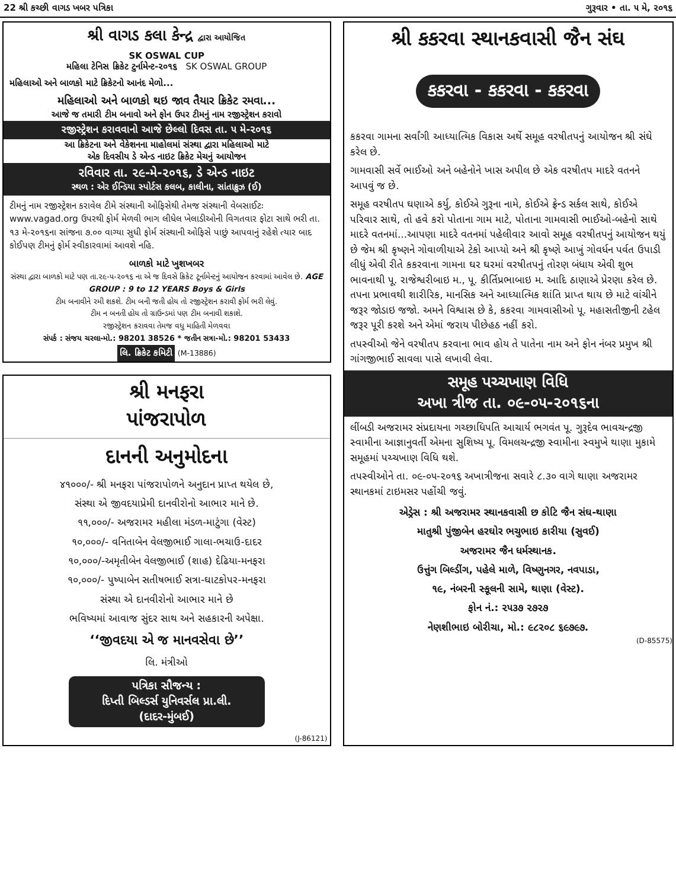22 શ્રી કચ્છી વાગડ ખબર પત્રિકા ગુરૂવાર • તા. ૫ મે, ૨૦૧૬
શ્રી વાગડ કલા કેન્દ્ર દ્વારા આયોજિત
SK OSWAL CUP
મહિલા ટેનિસ ક્રિકેટ ટુર્નામેન્ટ-૨૦૧૬ SK OSWAL GROUP
મહિલાઓ અને બાળકો માટે ક્રિકેટનો આનંદ મેળો...
મહિલાઓ અને બાળકો થઇ જાવ તૈયાર ક્રિકેટ રમવા...
આજે જ તમારી ટીમ બનાવો અને ફોન ઉપર ટીમનું નામ રજીસ્ટ્રેશન કરાવો
રજીસ્ટ્રેશન કરાવવાનો આજે છેલ્લો દિવસ તા. ૫ મે-૨૦૧૬
આ ક્રિકેટના અને વેકેશનના માહોલમાં સંસ્થા દ્વારા મહિલાઓ માટે
એક દિવસીય ડે એન્ડ નાઇટ ક્રિકેટ મેચનું આયોજન
રવિવાર તા. ૨૯-મે-૨૦૧૬, ડે એન્ડ નાઇટ
સ્થળ : એર ઈન્ડિયા સ્પોર્ટસ કલબ, કાલીના, સાંતાક્રુઝ (ઈ)
ટીમનું નામ રજીસ્ટ્રેશન કરાવેલ ટીમે સંસ્થાની ઓફિસેથી તેમજ સંસ્થાની વેબસાઈટઃ www.vagad.org ઉપરથી ફોર્મ મેળવી ભાગ લીધેલ ખેલાડીઓની વિગતવાર ફોટા સાથે ભરી તા. ૧૩ મે-૨૦૧૬ના સાંજના ૭.૦૦ વાગ્યા સુધી ફોર્મ સંસ્થાની ઓફિસે પાછું આપવાનું રહેશે ત્યાર બાદ કોઈપણ ટીમનું ફોર્મ સ્વીકારવામાં આવશે નહિ.
બાળકો માટે ખુશખબર
સંસ્થા દ્વારા બાળકો માટે પણ તા.૨૯-૫-૨૦૧૬ ના એ જ દિવસે ક્રિકેટ ટૂર્નામેન્ટનું આયોજન કરવામાં આવેલ છે. AGE GROUP : 9 to 12 YEARS Boys & Girls
ટીમ બનાવીને રમી શકશે. ટીમ બની જતી હોય તો રજીસ્ટ્રેશન કરાવી ફોર્મ ભરી લેવું.
ટીમ ન બનતી હોય તો ગ્રાઉન્ડમાં પણ ટીમ બનાવી શકાશે.
રજીસ્ટ્રેશન કરાવવા તેમજ વધુ માહિતી મેળવવા
સંપર્ક : સંજય ચરલા-મો.: 98201 38526 * જતીન સત્રા-મો.: 98201 53433
લિ. ક્રિકેટ કમિટી (M-13886)
શ્રી મનફરા
પાંજરાપોળ
દાનની અનુમોદના
૪૧૦૦૦/- શ્રી મનફરા પાંજરાપોળને અનુદાન પ્રાપ્ત થયેલ છે,
સંસ્થા એ જીવદયાપ્રેમી દાનવીરોનો આભાર માને છે.
૧૧,૦૦૦/- અજરામર મહીલા મંડળ-માટુંગા (વેસ્ટ)
૧૦,૦૦૦/- વનિતાબેન વેલજીભાઈ ગાલા-ભચાઉ-દાદર
૧૦,૦૦૦/-અમૃતીબેન વેલજીભાઈ (શાહ) દેઢિયા-મનફરા
૧૦,૦૦૦/- પુષ્પાબેન સતીષભાઈ સત્રા-ઘાટકોપર-મનફરા
સંસ્થા એ દાનવીરોનો આભાર માને છે
ભવિષ્યમાં આવાજ સુંદર સાથ અને સહકારની અપેક્ષા.
‘‘જીવદયા એ જ માનવસેવા છે’’
લિ. મંત્રીઓ
પત્રિકા સૌજન્ય :
દિપ્તી બિલ્ડર્સ યુનિવર્સલ પ્રા.લી.
(દાદર-મુંબઈ)
(J-86121)
શ્રી કકરવા સ્થાનકવાસી જૈન સંઘ
કકરવા - કકરવા - કકરવા
કકરવા ગામના સર્વાંગી આધ્યાત્મિક વિકાસ અર્થે સમૂહ વરષીતપનું આયોજન શ્રી સંઘે કરેલ છે.
ગામવાસી સર્વે ભાઈઓ અને બહેનોને ખાસ અપીલ છે એક વરષીતપ માદરે વતનને આપવું જ છે.
સમૂહ વરષીતપ ઘણાએ કર્યુ, કોઈએ ગુરૂના નામે, કોઈએ ફ્રેન્ડ સર્કલ સાથે, કોઈએ પરિવાર સાથે, તો હવે કરો પોતાના ગામ માટે, પોતાના ગામવાસી ભાઈઓ-બહેનો સાથે માદરે વતનમાં...આપણા માદરે વતનમાં પહેલીવાર આવો સમૂહ વરષીતપનું આયોજન થયું છે જેમ શ્રી કૃષ્ણને ગોવાળીયાએ ટેકો આપ્યો અને શ્રી કૃષ્ણે આખું ગોવર્ધન પર્વત ઉપાડી લીધું એવી રીતે કકરવાના ગામના ઘર ઘરમાં વરષીતપનું તોરણ બંધાય એવી શુભ ભાવનાથી પૂ. રાજેશ્વરીબાઇ મ., પૂ. કીર્તિપ્રભાબાઇ મ. આદિ ઠાણાએ પ્રેરણા કરેલ છે. તપના પ્રભાવથી શારીરિક, માનસિક અને આધ્યાત્મિક શાંતિ પ્રાપ્ત થાય છે માટે વાંચીને જરૂર જોડાઇ જજો. અમને વિશ્વાસ છે કે, કકરવા ગામવાસીઓ પૂ. મહાસતીજીની ટહેલ જરૂર પૂરી કરશે અને એમાં જરાય પીછેહઠ નહીં કરો.
તપસ્વીઓ જેને વરષીતપ કરવાના ભાવ હોય તે પાતેના નામ અને ફોન નંબર પ્રમુખ શ્રી ગાંગજીભાઈ સાવલા પાસે લખાવી લેવા.
સમૂહ પચ્ચખાણ વિધિ
અખા ત્રીજ તા. ૦૯-૦૫-૨૦૧૬ના
લીંબડી અજરામર સંપ્રદાયના ગચ્છાધિપતિ આચાર્ય ભગવંત પૂ. ગુરૂદેવ ભાવચન્દ્રજી સ્વામીના આજ્ઞાનુવર્તી એમના સુશિષ્ય પૂ. વિમલચન્દ્રજી સ્વામીના સ્વમુખે થાણા મુકામે સમૂહમાં પચ્ચખાણ વિધિ થશે.
તપસ્વીઓને તા. ૦૯-૦૫-૨૦૧૬ અખાત્રીજના સવારે ૮.૩૦ વાગે થાણા અજરામર સ્થાનકમાં ટાઇમસર પહોંચી જવું.
એડ્રેસ : શ્રી અજરામર સ્થાનકવાસી છ કોટિ જૈન સંઘ-થાણા
માતુશ્રી પુંજીબેન હરઘોર ભચુભાઇ કારીયા (સુવઈ)
અજરામર જૈન ધર્મસ્થાનક.
ઉત્તુંગ બિલ્ડીંગ, પહેલે માળે, વિષ્ણુનગર, નવપાડા,
૧૯, નંબરની સ્કૂલની સામે, થાણા (વેસ્ટ).
ફોન નં.: ૨૫૩૭ ૨૭૨૭
નેણશીભાઇ બોરીચા, મો.: ૯૮૨૦૮ ૬૯૭૯૭.
(D-85575)